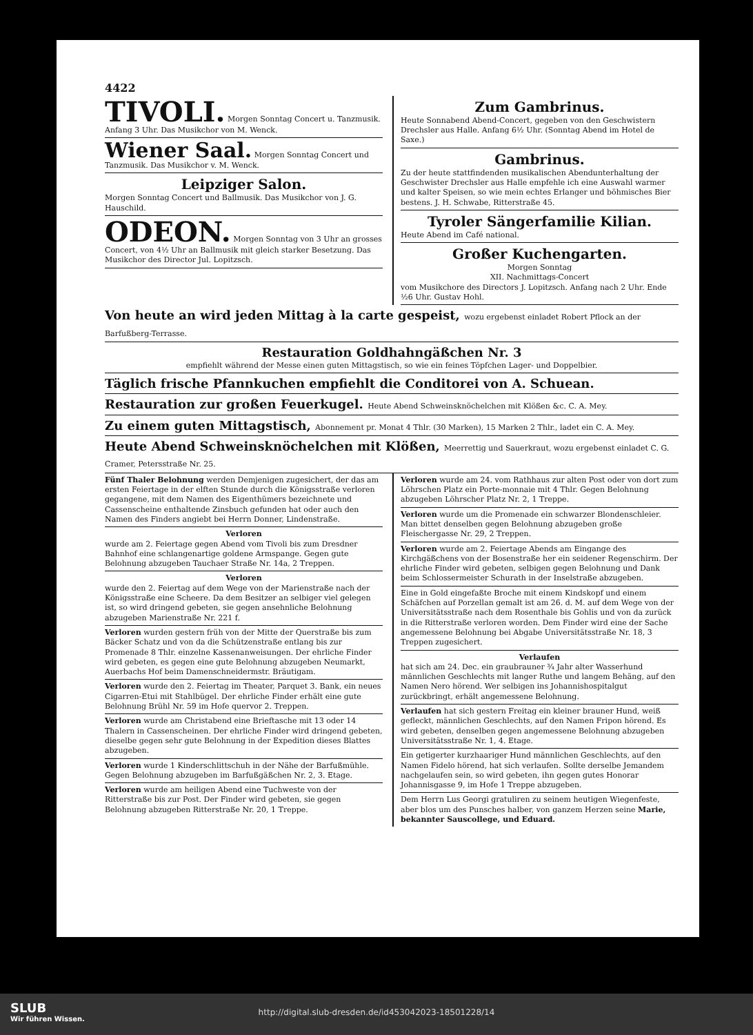4422
TIVOLI. Morgen Sonntag Concert u. Tanzmusik. Anfang 3 Uhr. Das Musikchor von M. Wenck.
Wiener Saal. Morgen Sonntag Concert und Tanzmusik. Das Musikchor v. M. Wenck.
Leipziger Salon.
Morgen Sonntag Concert und Ballmusik. Das Musikchor von J. G. Hauschild.
ODEON. Morgen Sonntag von 3 Uhr an grosses Concert, von 4½ Uhr an Ballmusik mit gleich starker Besetzung. Das Musikchor des Director Jul. Lopitzsch.
Zum Gambrinus.
Heute Sonnabend Abend-Concert, gegeben von den Geschwistern Drechsler aus Halle. Anfang 6½ Uhr. (Sonntag Abend im Hotel de Saxe.)
Gambrinus.
Zu der heute stattfindenden musikalischen Abendunterhaltung der Geschwister Drechsler aus Halle empfehle ich eine Auswahl warmer und kalter Speisen, so wie mein echtes Erlanger und böhmisches Bier bestens. J. H. Schwabe, Ritterstraße 45.
Tyroler Sängerfamilie Kilian.
Heute Abend im Café national.
Großer Kuchengarten.
Morgen Sonntag
XII. Nachmittags-Concert
vom Musikchore des Directors J. Lopitzsch. Anfang nach 2 Uhr. Ende ½6 Uhr. Gustav Hohl.
Von heute an wird jeden Mittag à la carte gespeist, wozu ergebenst einladet Robert Pflock an der Barfußberg-Terrasse.
Restauration Goldhahngäßchen Nr. 3
empfiehlt während der Messe einen guten Mittagstisch, so wie ein feines Töpfchen Lager- und Doppelbier.
Täglich frische Pfannkuchen empfiehlt die Conditorei von A. Schuean.
Restauration zur großen Feuerkugel. Heute Abend Schweinsknöchelchen mit Klößen &c. C. A. Mey.
Zu einem guten Mittagstisch, Abonnement pr. Monat 4 Thlr. (30 Marken), 15 Marken 2 Thlr., ladet ein C. A. Mey.
Heute Abend Schweinsknöchelchen mit Klößen, Meerrettig und Sauerkraut, wozu ergebenst einladet C. G. Cramer, Petersstraße Nr. 25.
Fünf Thaler Belohnung werden Demjenigen zugesichert, der das am ersten Feiertage in der elften Stunde durch die Königsstraße verloren gegangene, mit dem Namen des Eigenthümers bezeichnete und Cassenscheine enthaltende Zinsbuch gefunden hat oder auch den Namen des Finders angiebt bei Herrn Donner, Lindenstraße.
Verloren
wurde am 2. Feiertage gegen Abend vom Tivoli bis zum Dresdner Bahnhof eine schlangenartige goldene Armspange. Gegen gute Belohnung abzugeben Tauchaer Straße Nr. 14a, 2 Treppen.
Verloren
wurde den 2. Feiertag auf dem Wege von der Marienstraße nach der Königsstraße eine Scheere. Da dem Besitzer an selbiger viel gelegen ist, so wird dringend gebeten, sie gegen ansehnliche Belohnung abzugeben Marienstraße Nr. 221 f.
Verloren wurden gestern früh von der Mitte der Querstraße bis zum Bäcker Schatz und von da die Schützenstraße entlang bis zur Promenade 8 Thlr. einzelne Kassenanweisungen. Der ehrliche Finder wird gebeten, es gegen eine gute Belohnung abzugeben Neumarkt, Auerbachs Hof beim Damenschneidermstr. Bräutigam.
Verloren wurde den 2. Feiertag im Theater, Parquet 3. Bank, ein neues Cigarren-Etui mit Stahlbügel. Der ehrliche Finder erhält eine gute Belohnung Brühl Nr. 59 im Hofe quervor 2. Treppen.
Verloren wurde am Christabend eine Brieftasche mit 13 oder 14 Thalern in Cassenscheinen. Der ehrliche Finder wird dringend gebeten, dieselbe gegen sehr gute Belohnung in der Expedition dieses Blattes abzugeben.
Verloren wurde 1 Kinderschlittschuh in der Nähe der Barfußmühle. Gegen Belohnung abzugeben im Barfußgäßchen Nr. 2, 3. Etage.
Verloren wurde am heiligen Abend eine Tuchweste von der Ritterstraße bis zur Post. Der Finder wird gebeten, sie gegen Belohnung abzugeben Ritterstraße Nr. 20, 1 Treppe.
Verloren wurde am 24. vom Rathhaus zur alten Post oder von dort zum Löhrschen Platz ein Porte-monnaie mit 4 Thlr. Gegen Belohnung abzugeben Löhrscher Platz Nr. 2, 1 Treppe.
Verloren wurde um die Promenade ein schwarzer Blondenschleier. Man bittet denselben gegen Belohnung abzugeben große Fleischergasse Nr. 29, 2 Treppen.
Verloren wurde am 2. Feiertage Abends am Eingange des Kirchgäßchens von der Bosenstraße her ein seidener Regenschirm. Der ehrliche Finder wird gebeten, selbigen gegen Belohnung und Dank beim Schlossermeister Schurath in der Inselstraße abzugeben.
Eine in Gold eingefaßte Broche mit einem Kindskopf und einem Schäfchen auf Porzellan gemalt ist am 26. d. M. auf dem Wege von der Universitätsstraße nach dem Rosenthale bis Gohlis und von da zurück in die Ritterstraße verloren worden. Dem Finder wird eine der Sache angemessene Belohnung bei Abgabe Universitätsstraße Nr. 18, 3 Treppen zugesichert.
Verlaufen
hat sich am 24. Dec. ein graubrauner ¾ Jahr alter Wasserhund männlichen Geschlechts mit langer Ruthe und langem Behäng, auf den Namen Nero hörend. Wer selbigen ins Johannishospitalgut zurückbringt, erhält angemessene Belohnung.
Verlaufen hat sich gestern Freitag ein kleiner brauner Hund, weiß gefleckt, männlichen Geschlechts, auf den Namen Fripon hörend. Es wird gebeten, denselben gegen angemessene Belohnung abzugeben Universitätsstraße Nr. 1, 4. Etage.
Ein getigerter kurzhaariger Hund männlichen Geschlechts, auf den Namen Fidelo hörend, hat sich verlaufen. Sollte derselbe Jemandem nachgelaufen sein, so wird gebeten, ihn gegen gutes Honorar Johannisgasse 9, im Hofe 1 Treppe abzugeben.
Dem Herrn Lus Georgi gratuliren zu seinem heutigen Wiegenfeste, aber blos um des Punsches halber, von ganzem Herzen seine Marie, bekannter Sauscollege, und Eduard.
SLUB
Wir führen Wissen.
http://digital.slub-dresden.de/id453042023-18501228/14